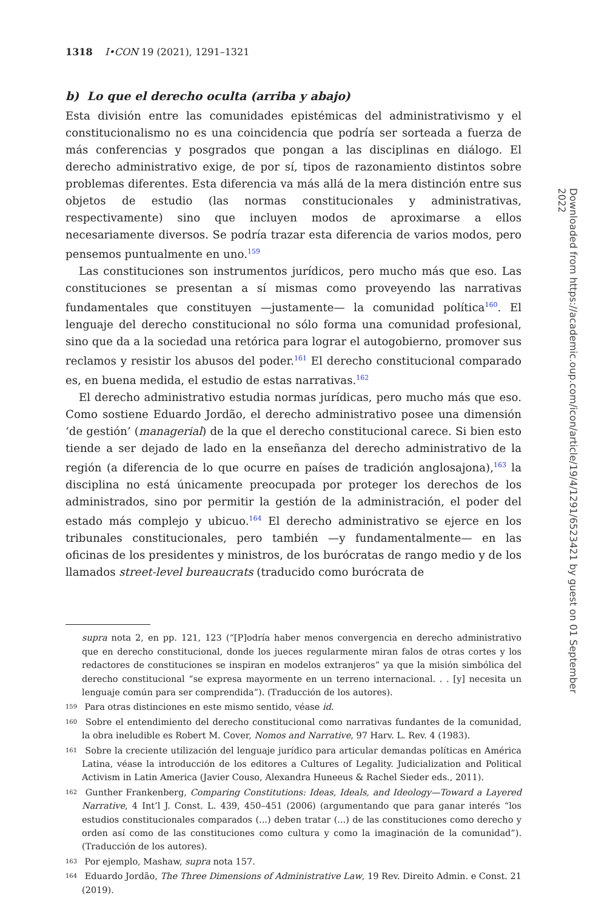1318 I•CON 19 (2021), 1291–1321
b) Lo que el derecho oculta (arriba y abajo)
Esta división entre las comunidades epistémicas del administrativismo y el constitucionalismo no es una coincidencia que podría ser sorteada a fuerza de más conferencias y posgrados que pongan a las disciplinas en diálogo. El derecho administrativo exige, de por sí, tipos de razonamiento distintos sobre problemas diferentes. Esta diferencia va más allá de la mera distinción entre sus objetos de estudio (las normas constitucionales y administrativas, respectivamente) sino que incluyen modos de aproximarse a ellos necesariamente diversos. Se podría trazar esta diferencia de varios modos, pero pensemos puntualmente en uno.<sup>159</sup>
Las constituciones son instrumentos jurídicos, pero mucho más que eso. Las constituciones se presentan a sí mismas como proveyendo las narrativas fundamentales que constituyen —justamente— la comunidad política<sup>160</sup>. El lenguaje del derecho constitucional no sólo forma una comunidad profesional, sino que da a la sociedad una retórica para lograr el autogobierno, promover sus reclamos y resistir los abusos del poder.<sup>161</sup> El derecho constitucional comparado es, en buena medida, el estudio de estas narrativas.<sup>162</sup>
El derecho administrativo estudia normas jurídicas, pero mucho más que eso. Como sostiene Eduardo Jordão, el derecho administrativo posee una dimensión ‘de gestión’ (managerial) de la que el derecho constitucional carece. Si bien esto tiende a ser dejado de lado en la enseñanza del derecho administrativo de la región (a diferencia de lo que ocurre en países de tradición anglosajona),<sup>163</sup> la disciplina no está únicamente preocupada por proteger los derechos de los administrados, sino por permitir la gestión de la administración, el poder del estado más complejo y ubicuo.<sup>164</sup> El derecho administrativo se ejerce en los tribunales constitucionales, pero también —y fundamentalmente— en las oficinas de los presidentes y ministros, de los burócratas de rango medio y de los llamados street-level bureaucrats (traducido como burócrata de
supra nota 2, en pp. 121, 123 (“[P]odría haber menos convergencia en derecho administrativo que en derecho constitucional, donde los jueces regularmente miran falos de otras cortes y los redactores de constituciones se inspiran en modelos extranjeros” ya que la misión simbólica del derecho constitucional “se expresa mayormente en un terreno internacional. . . [y] necesita un lenguaje común para ser comprendida”). (Traducción de los autores).
159 Para otras distinciones en este mismo sentido, véase id.
160 Sobre el entendimiento del derecho constitucional como narrativas fundantes de la comunidad, la obra ineludible es Robert M. Cover, Nomos and Narrative, 97 Harv. L. Rev. 4 (1983).
161 Sobre la creciente utilización del lenguaje jurídico para articular demandas políticas en América Latina, véase la introducción de los editores a Cultures of Legality. Judicialization and Political Activism in Latin America (Javier Couso, Alexandra Huneeus & Rachel Sieder eds., 2011).
162 Gunther Frankenberg, Comparing Constitutions: Ideas, Ideals, and Ideology—Toward a Layered Narrative, 4 Int’l J. Const. L. 439, 450–451 (2006) (argumentando que para ganar interés “los estudios constitucionales comparados (...) deben tratar (...) de las constituciones como derecho y orden así como de las constituciones como cultura y como la imaginación de la comunidad”). (Traducción de los autores).
163 Por ejemplo, Mashaw, supra nota 157.
164 Eduardo Jordão, The Three Dimensions of Administrative Law, 19 Rev. Direito Admin. e Const. 21 (2019).
Downloaded from https://academic.oup.com/icon/article/19/4/1291/6523421 by guest on 01 September 2022